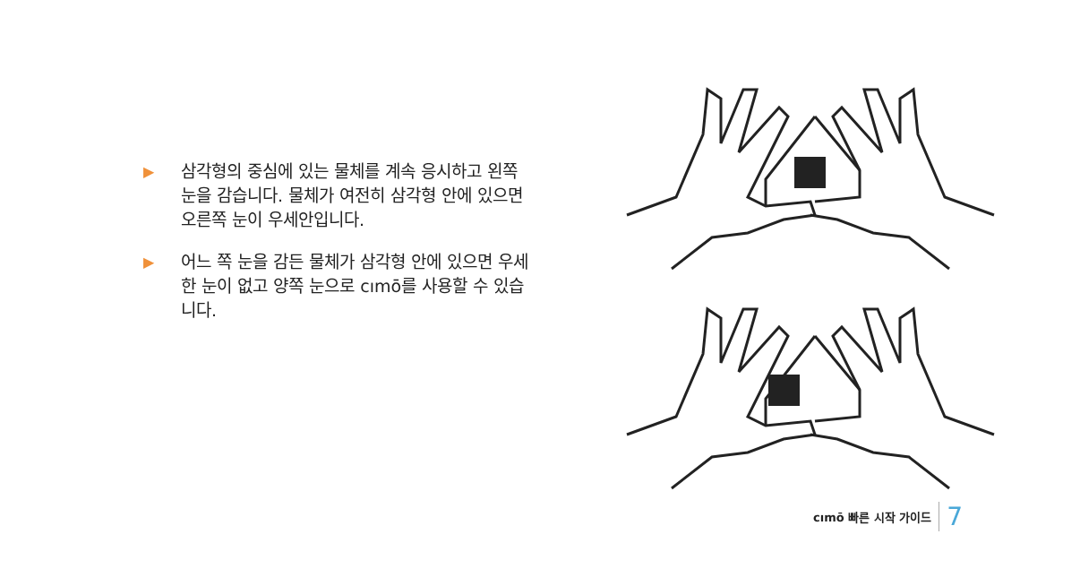▶ 삼각형의 중심에 있는 물체를 계속 응시하고 왼쪽 눈을 감습니다. 물체가 여전히 삼각형 안에 있으면 오른쪽 눈이 우세안입니다.
▶ 어느 쪽 눈을 감든 물체가 삼각형 안에 있으면 우세한 눈이 없고 양쪽 눈으로 cımō를 사용할 수 있습니다.
cımō 빠른 시작 가이드 7